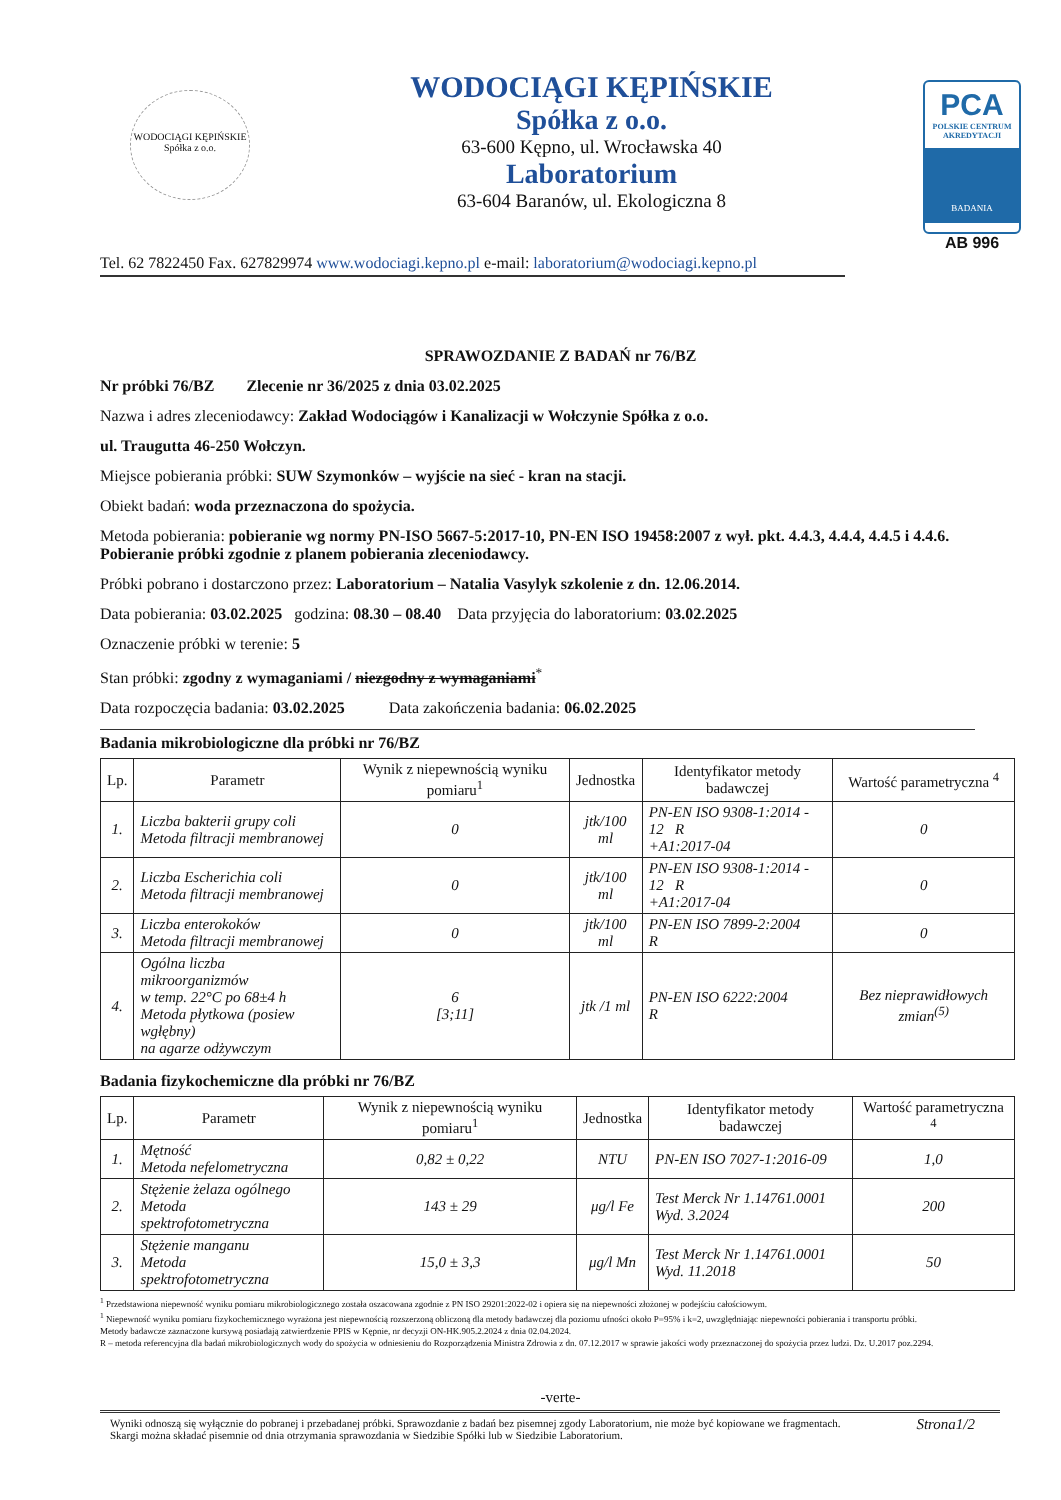WODOCIĄGI KĘPIŃSKIE
Spółka z o.o.
WODOCIĄGI KĘPIŃSKIE
Spółka z o.o.
63-600 Kępno, ul. Wrocławska 40
Laboratorium
63-604 Baranów, ul. Ekologiczna 8
PCA
POLSKIE CENTRUM AKREDYTACJI
BADANIA
AB 996
Tel. 62 7822450 Fax. 627829974 www.wodociagi.kepno.pl e-mail: laboratorium@wodociagi.kepno.pl
SPRAWOZDANIE Z BADAŃ nr 76/BZ
Nr próbki 76/BZ Zlecenie nr 36/2025 z dnia 03.02.2025
Nazwa i adres zleceniodawcy: Zakład Wodociągów i Kanalizacji w Wołczynie Spółka z o.o.
ul. Traugutta 46-250 Wołczyn.
Miejsce pobierania próbki: SUW Szymonków – wyjście na sieć - kran na stacji.
Obiekt badań: woda przeznaczona do spożycia.
Metoda pobierania: pobieranie wg normy PN-ISO 5667-5:2017-10, PN-EN ISO 19458:2007 z wył. pkt. 4.4.3, 4.4.4, 4.4.5 i 4.4.6. Pobieranie próbki zgodnie z planem pobierania zleceniodawcy.
Próbki pobrano i dostarczono przez: Laboratorium – Natalia Vasylyk szkolenie z dn. 12.06.2014.
Data pobierania: 03.02.2025 godzina: 08.30 – 08.40 Data przyjęcia do laboratorium: 03.02.2025
Oznaczenie próbki w terenie: 5
Stan próbki: zgodny z wymaganiami / niezgodny z wymaganiami<sup>*</sup>
Data rozpoczęcia badania: 03.02.2025 Data zakończenia badania: 06.02.2025
Badania mikrobiologiczne dla próbki nr 76/BZ
| Lp. | Parametr | Wynik z niepewnością wyniku pomiaru<sup>1</sup> | Jednostka | Identyfikator metody badawczej | Wartość parametryczna <sup>4</sup> |
| --- | --- | --- | --- | --- | --- |
| 1. | Liczba bakterii grupy coli Metoda filtracji membranowej | 0 | jtk/100 ml | PN-EN ISO 9308-1:2014 - 12 R +A1:2017-04 | 0 |
| 2. | Liczba Escherichia coli Metoda filtracji membranowej | 0 | jtk/100 ml | PN-EN ISO 9308-1:2014 - 12 R +A1:2017-04 | 0 |
| 3. | Liczba enterokoków Metoda filtracji membranowej | 0 | jtk/100 ml | PN-EN ISO 7899-2:2004 R | 0 |
| 4. | Ogólna liczba mikroorganizmów w temp. 22°C po 68±4 h Metoda płytkowa (posiew wgłębny) na agarze odżywczym | 6 [3;11] | jtk /1 ml | PN-EN ISO 6222:2004 R | Bez nieprawidłowych zmian<sup>(5)</sup> |
Badania fizykochemiczne dla próbki nr 76/BZ
| Lp. | Parametr | Wynik z niepewnością wyniku pomiaru<sup>1</sup> | Jednostka | Identyfikator metody badawczej | Wartość parametryczna <sup>4</sup> |
| --- | --- | --- | --- | --- | --- |
| 1. | Mętność Metoda nefelometryczna | 0,82 ± 0,22 | NTU | PN-EN ISO 7027-1:2016-09 | 1,0 |
| 2. | Stężenie żelaza ogólnego Metoda spektrofotometryczna | 143 ± 29 | μg/l Fe | Test Merck Nr 1.14761.0001 Wyd. 3.2024 | 200 |
| 3. | Stężenie manganu Metoda spektrofotometryczna | 15,0 ± 3,3 | μg/l Mn | Test Merck Nr 1.14761.0001 Wyd. 11.2018 | 50 |
<sup>1</sup> Przedstawiona niepewność wyniku pomiaru mikrobiologicznego została oszacowana zgodnie z PN ISO 29201:2022-02 i opiera się na niepewności złożonej w podejściu całościowym.
<sup>1</sup> Niepewność wyniku pomiaru fizykochemicznego wyrażona jest niepewnością rozszerzoną obliczoną dla metody badawczej dla poziomu ufności około P=95% i k=2, uwzględniając niepewności pobierania i transportu próbki.
Metody badawcze zaznaczone kursywą posiadają zatwierdzenie PPIS w Kępnie, nr decyzji ON-HK.905.2.2024 z dnia 02.04.2024.
R – metoda referencyjna dla badań mikrobiologicznych wody do spożycia w odniesieniu do Rozporządzenia Ministra Zdrowia z dn. 07.12.2017 w sprawie jakości wody przeznaczonej do spożycia przez ludzi. Dz. U.2017 poz.2294.
-verte-
Strona1/2
Wyniki odnoszą się wyłącznie do pobranej i przebadanej próbki. Sprawozdanie z badań bez pisemnej zgody Laboratorium, nie może być kopiowane we fragmentach.
Skargi można składać pisemnie od dnia otrzymania sprawozdania w Siedzibie Spółki lub w Siedzibie Laboratorium.